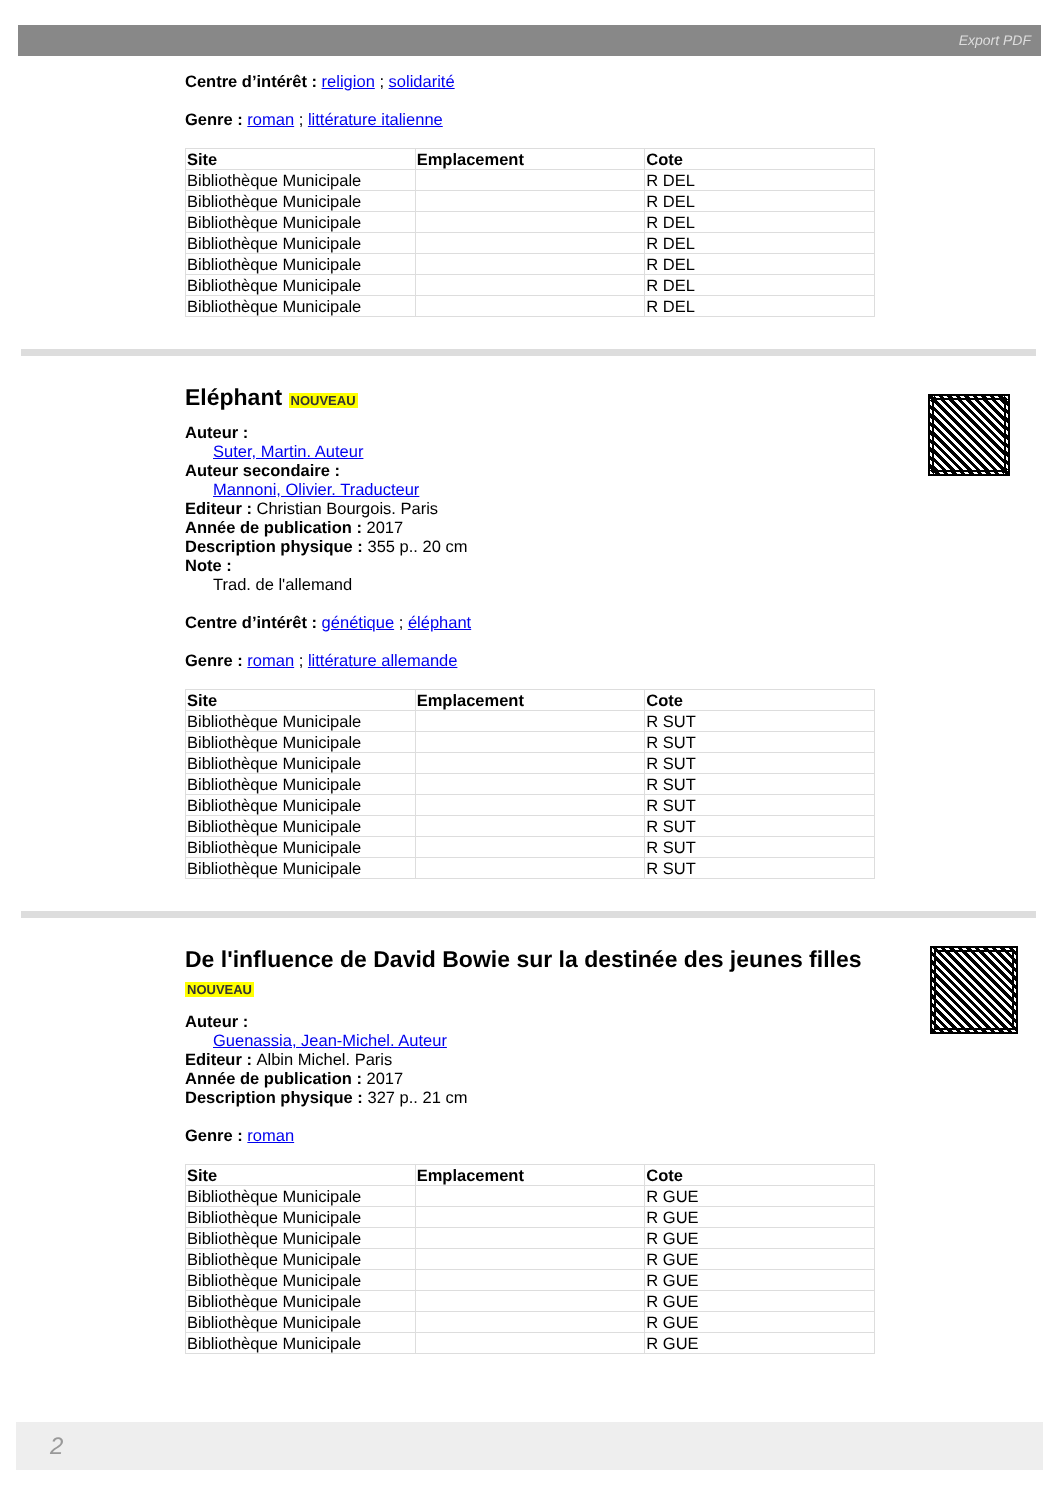Export PDF
Centre d’intérêt : religion ; solidarité
Genre : roman ; littérature italienne
| Site | Emplacement | Cote |
| --- | --- | --- |
| Bibliothèque Municipale | | R DEL |
| Bibliothèque Municipale | | R DEL |
| Bibliothèque Municipale | | R DEL |
| Bibliothèque Municipale | | R DEL |
| Bibliothèque Municipale | | R DEL |
| Bibliothèque Municipale | | R DEL |
| Bibliothèque Municipale | | R DEL |
Eléphant NOUVEAU
Auteur :
Suter, Martin. Auteur
Auteur secondaire :
Mannoni, Olivier. Traducteur
Editeur : Christian Bourgois. Paris
Année de publication : 2017
Description physique : 355 p.. 20 cm
Note :
Trad. de l'allemand
Centre d’intérêt : génétique ; éléphant
Genre : roman ; littérature allemande
| Site | Emplacement | Cote |
| --- | --- | --- |
| Bibliothèque Municipale | | R SUT |
| Bibliothèque Municipale | | R SUT |
| Bibliothèque Municipale | | R SUT |
| Bibliothèque Municipale | | R SUT |
| Bibliothèque Municipale | | R SUT |
| Bibliothèque Municipale | | R SUT |
| Bibliothèque Municipale | | R SUT |
| Bibliothèque Municipale | | R SUT |
De l'influence de David Bowie sur la destinée des jeunes filles NOUVEAU
Auteur :
Guenassia, Jean-Michel. Auteur
Editeur : Albin Michel. Paris
Année de publication : 2017
Description physique : 327 p.. 21 cm
Genre : roman
| Site | Emplacement | Cote |
| --- | --- | --- |
| Bibliothèque Municipale | | R GUE |
| Bibliothèque Municipale | | R GUE |
| Bibliothèque Municipale | | R GUE |
| Bibliothèque Municipale | | R GUE |
| Bibliothèque Municipale | | R GUE |
| Bibliothèque Municipale | | R GUE |
| Bibliothèque Municipale | | R GUE |
| Bibliothèque Municipale | | R GUE |
2